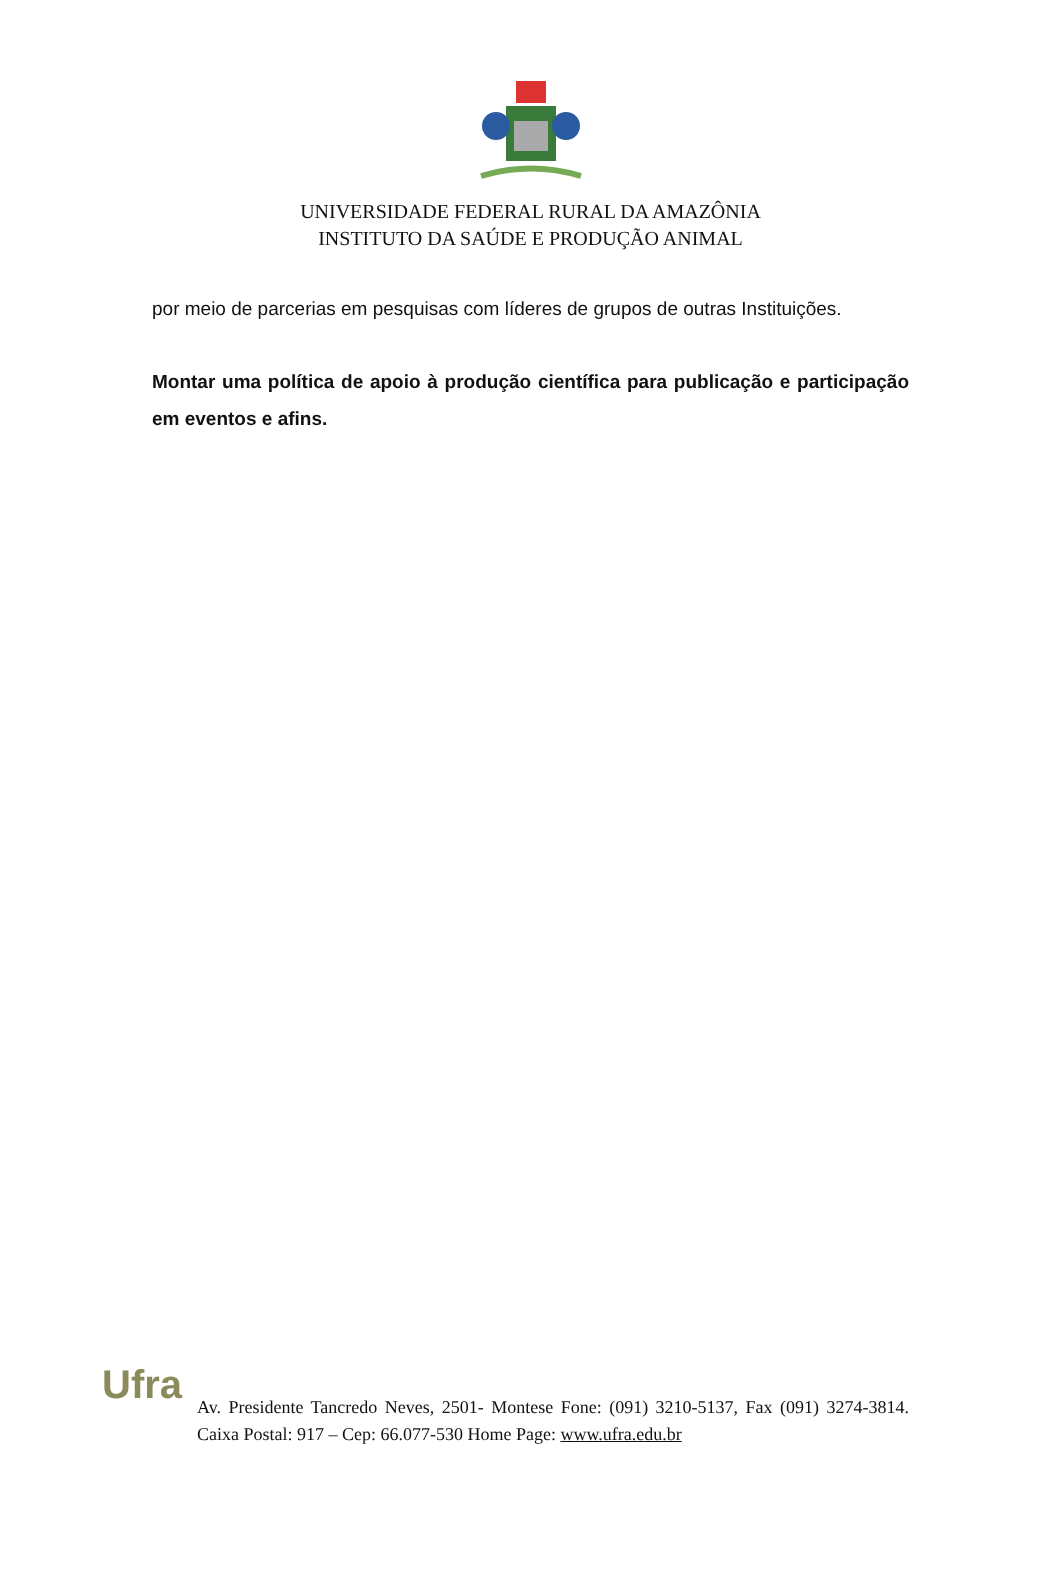UNIVERSIDADE FEDERAL RURAL DA AMAZÔNIA
INSTITUTO DA SAÚDE E PRODUÇÃO ANIMAL
por meio de parcerias em pesquisas com líderes de grupos de outras Instituições.
Montar uma política de apoio à produção científica para publicação e participação em eventos e afins.
Ufra
Av. Presidente Tancredo Neves, 2501- Montese Fone: (091) 3210-5137, Fax (091) 3274-3814. Caixa Postal: 917 – Cep: 66.077-530 Home Page: www.ufra.edu.br